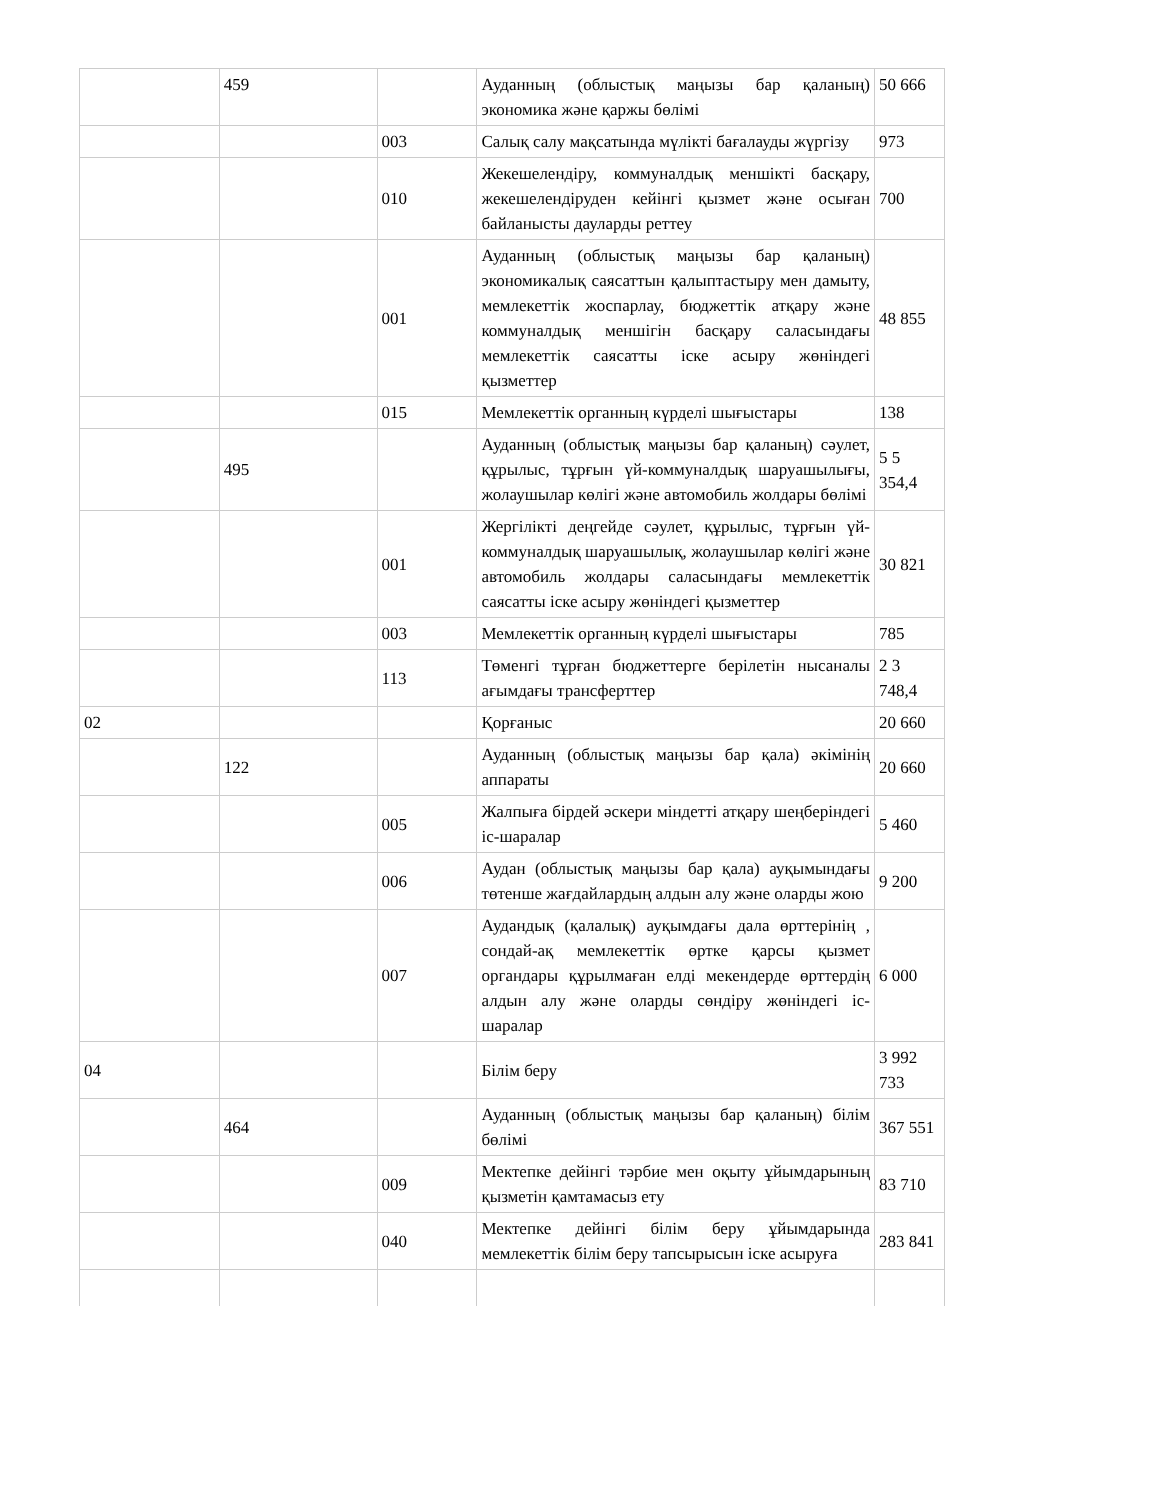| | 459 | | Ауданның (облыстық маңызы бар қаланың) экономика және қаржы бөлімі | 50 666 |
| | | 003 | Салық салу мақсатында мүлікті бағалауды жүргізу | 973 |
| | | 010 | Жекешелендіру, коммуналдық меншікті басқару, жекешелендіруден кейінгі қызмет және осыған байланысты дауларды реттеу | 700 |
| | | 001 | Ауданның (облыстық маңызы бар қаланың) экономикалық саясаттын қалыптастыру мен дамыту, мемлекеттік жоспарлау, бюджеттік атқару және коммуналдық меншігін басқару саласындағы мемлекеттік саясатты іске асыру жөніндегі қызметтер | 48 855 |
| | | 015 | Мемлекеттік органның күрделі шығыстары | 138 |
| | 495 | | Ауданның (облыстық маңызы бар қаланың) сәулет, құрылыс, тұрғын үй-коммуналдық шаруашылығы, жолаушылар көлігі және автомобиль жолдары бөлімі | 5 5 354,4 |
| | | 001 | Жергілікті деңгейде сәулет, құрылыс, тұрғын үй-коммуналдық шаруашылық, жолаушылар көлігі және автомобиль жолдары саласындағы мемлекеттік саясатты іске асыру жөніндегі қызметтер | 30 821 |
| | | 003 | Мемлекеттік органның күрделі шығыстары | 785 |
| | | 113 | Төменгі тұрған бюджеттерге берілетін нысаналы ағымдағы трансферттер | 2 3 748,4 |
| 02 | | | Қорғаныс | 20 660 |
| | 122 | | Ауданның (облыстық маңызы бар қала) әкімінің аппараты | 20 660 |
| | | 005 | Жалпыға бірдей әскери міндетті атқару шеңберіндегі іс-шаралар | 5 460 |
| | | 006 | Аудан (облыстық маңызы бар қала) ауқымындағы төтенше жағдайлардың алдын алу және оларды жою | 9 200 |
| | | 007 | Аудандық (қалалық) ауқымдағы дала өрттерінің , сондай-ақ мемлекеттік өртке қарсы қызмет органдары құрылмаған елді мекендерде өрттердің алдын алу және оларды сөндіру жөніндегі іс-шаралар | 6 000 |
| 04 | | | Білім беру | 3 992 733 |
| | 464 | | Ауданның (облыстық маңызы бар қаланың) білім бөлімі | 367 551 |
| | | 009 | Мектепке дейінгі тәрбие мен оқыту ұйымдарының қызметін қамтамасыз ету | 83 710 |
| | | 040 | Мектепке дейінгі білім беру ұйымдарында мемлекеттік білім беру тапсырысын іске асыруға | 283 841 |